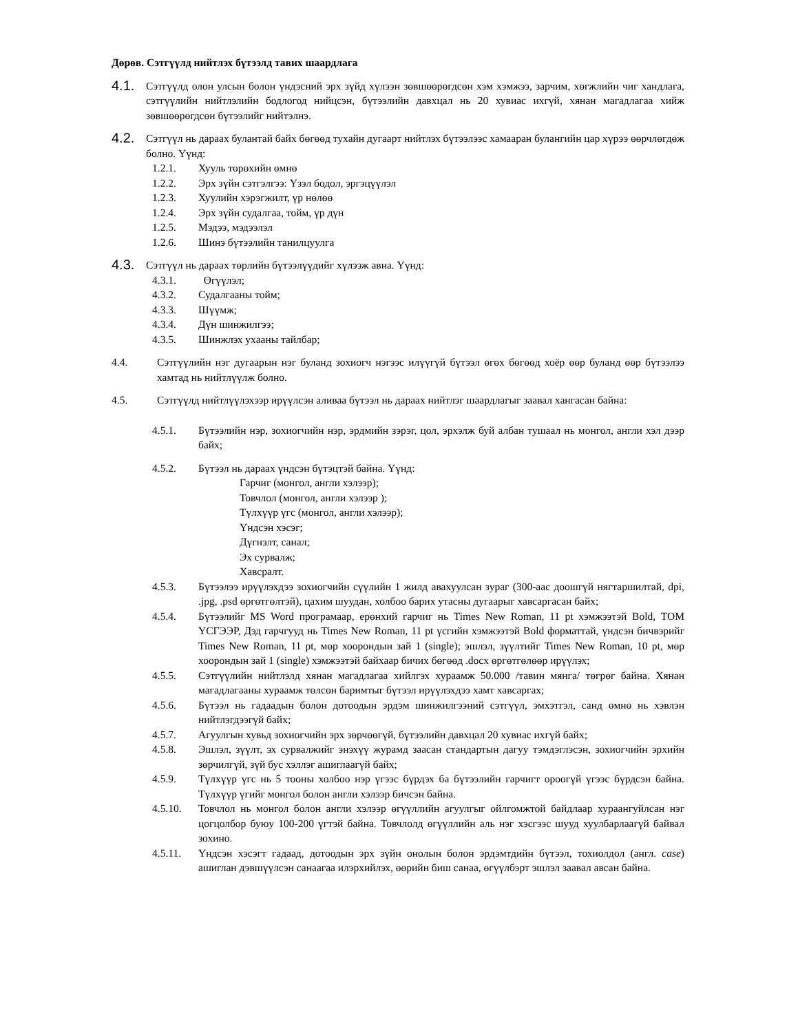Дөрөв. Сэтгүүлд нийтлэх бүтээлд тавих шаардлага
4.1.
Сэтгүүлд олон улсын болон үндэсний эрх зүйд хүлээн зөвшөөрөгдсөн хэм хэмжээ, зарчим, хөгжлийн чиг хандлага, сэтгүүлийн нийтлэлийн бодлогод нийцсэн, бүтээлийн давхцал нь 20 хувиас ихгүй, хянан магадлагаа хийж зөвшөөрөгдсөн бүтээлийг нийтэлнэ.
4.2.
Сэтгүүл нь дараах булантай байх бөгөөд тухайн дугаарт нийтлэх бүтээлээс хамааран булангийн цар хүрээ өөрчлөгдөж болно. Үүнд:
1.2.1. Хууль төрөхийн өмнө
1.2.2. Эрх зүйн сэтгэлгээ: Үзэл бодол, эргэцүүлэл
1.2.3. Хуулийн хэрэгжилт, үр нөлөө
1.2.4. Эрх зүйн судалгаа, тойм, үр дүн
1.2.5. Мэдээ, мэдээлэл
1.2.6. Шинэ бүтээлийн танилцуулга
4.3.
Сэтгүүл нь дараах төрлийн бүтээлүүдийг хүлээж авна. Үүнд:
4.3.1. Өгүүлэл;
4.3.2. Судалгааны тойм;
4.3.3. Шүүмж;
4.3.4. Дүн шинжилгээ;
4.3.5. Шинжлэх ухааны тайлбар;
4.4. Сэтгүүлийн нэг дугаарын нэг буланд зохиогч нэгээс илүүгүй бүтээл өгөх бөгөөд хоёр өөр буланд өөр бүтээлээ хамтад нь нийтлүүлж болно.
4.5. Сэтгүүлд нийтлүүлэхээр ирүүлсэн аливаа бүтээл нь дараах нийтлэг шаардлагыг заавал хангасан байна:
4.5.1. Бүтээлийн нэр, зохиогчийн нэр, эрдмийн зэрэг, цол, эрхэлж буй албан тушаал нь монгол, англи хэл дээр байх;
4.5.2. Бүтээл нь дараах үндсэн бүтэцтэй байна. Үүнд:
Гарчиг (монгол, англи хэлээр);
Товчлол (монгол, англи хэлээр );
Түлхүүр үгс (монгол, англи хэлээр);
Үндсэн хэсэг;
Дүгнэлт, санал;
Эх сурвалж;
Хавсралт.
4.5.3. Бүтээлээ ирүүлэхдээ зохиогчийн сүүлийн 1 жилд авахуулсан зураг (300-аас доошгүй нягтаршилтай, dpi, .jpg, .psd өргөтгөлтэй), цахим шуудан, холбоо барих утасны дугаарыг хавсаргасан байх;
4.5.4. Бүтээлийг MS Word програмаар, ерөнхий гарчиг нь Times New Roman, 11 pt хэмжээтэй Bold, ТОМ ҮСГЭЭР, Дэд гарчгууд нь Times New Roman, 11 pt үсгийн хэмжээтэй Bold форматтай, үндсэн бичвэрийг Times New Roman, 11 pt, мөр хоорондын зай 1 (single); эшлэл, зүүлтийг Times New Roman, 10 pt, мөр хоорондын зай 1 (single) хэмжээтэй байхаар бичих бөгөөд .docx өргөтгөлөөр ирүүлэх;
4.5.5. Сэтгүүлийн нийтлэлд хянан магадлагаа хийлгэх хураамж 50.000 /тавин мянга/ төгрөг байна. Хянан магадлагааны хураамж төлсөн баримтыг бүтээл ирүүлэхдээ хамт хавсаргах;
4.5.6. Бүтээл нь гадаадын болон дотоодын эрдэм шинжилгээний сэтгүүл, эмхэтгэл, санд өмнө нь хэвлэн нийтлэгдээгүй байх;
4.5.7. Агуулгын хувьд зохиогчийн эрх зөрчөөгүй, бүтээлийн давхцал 20 хувиас ихгүй байх;
4.5.8. Эшлэл, зүүлт, эх сурвалжийг энэхүү журамд заасан стандартын дагуу тэмдэглэсэн, зохиогчийн эрхийн зөрчилгүй, зүй бус хэллэг ашиглаагүй байх;
4.5.9. Түлхүүр үгс нь 5 тооны холбоо нэр үгээс бүрдэх ба бүтээлийн гарчигт ороогүй үгээс бүрдсэн байна. Түлхүүр үгийг монгол болон англи хэлээр бичсэн байна.
4.5.10. Товчлол нь монгол болон англи хэлээр өгүүллийн агуулгыг ойлгомжтой байдлаар хураангуйлсан нэг цогцолбор буюу 100-200 үгтэй байна. Товчлолд өгүүллийн аль нэг хэсгээс шууд хуулбарлаагүй байвал зохино.
4.5.11. Үндсэн хэсэгт гадаад, дотоодын эрх зүйн онолын болон эрдэмтдийн бүтээл, тохиолдол (англ. case) ашиглан дэвшүүлсэн санаагаа илэрхийлэх, өөрийн биш санаа, өгүүлбэрт эшлэл заавал авсан байна.